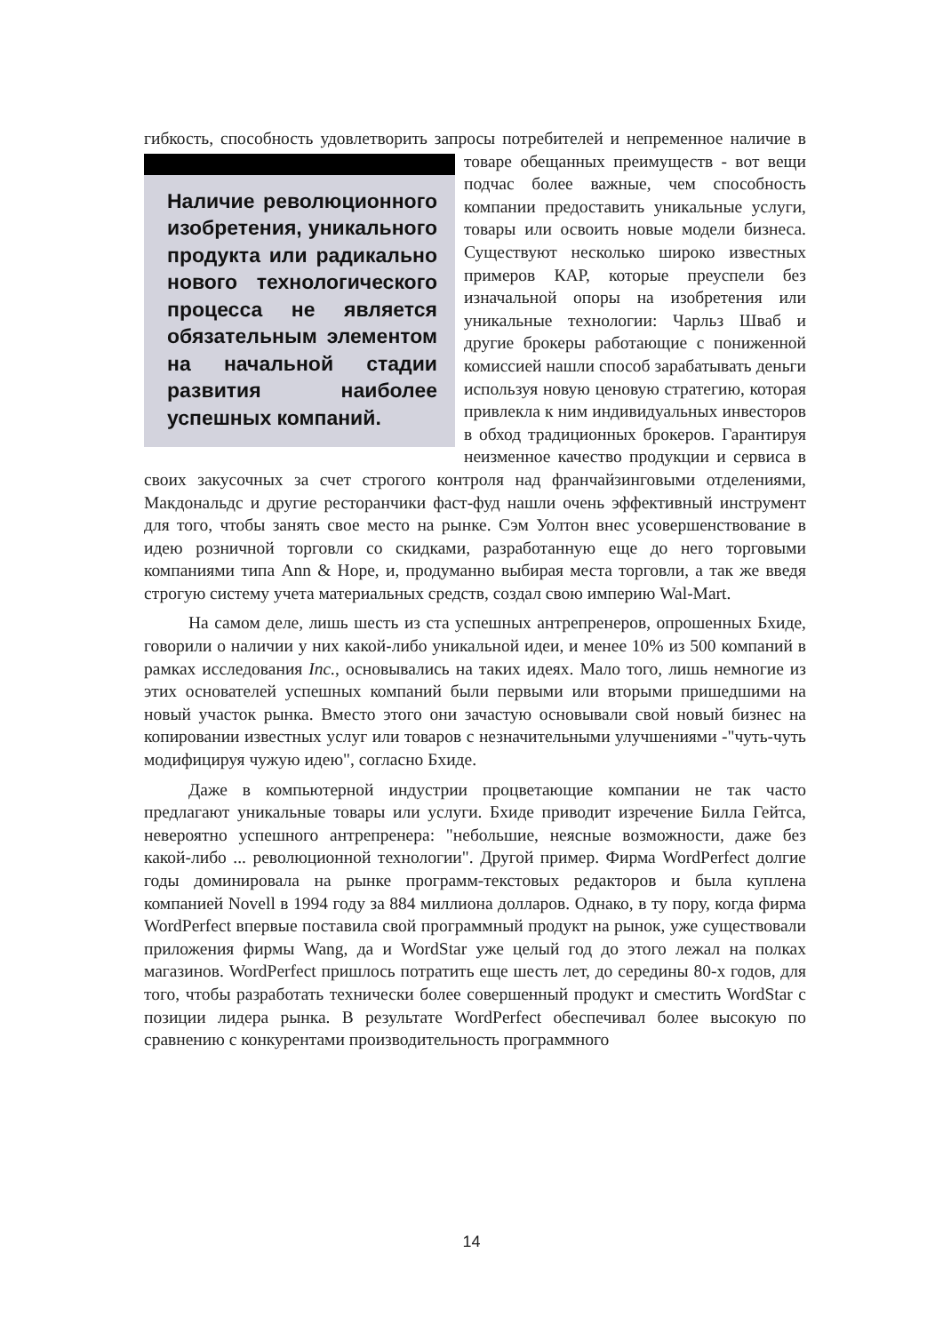гибкость, способность удовлетворить запросы потребителей и непременное Наличие революционного изобретения, уникального продукта или радикально нового технологического процесса не является обязательным элементом на начальной стадии развития наиболее успешных компаний. наличие в товаре обещанных преимуществ - вот вещи подчас более важные, чем способность компании предоставить уникальные услуги, товары или освоить новые модели бизнеса. Существуют несколько широко известных примеров КАР, которые преуспели без изначальной опоры на изобретения или уникальные технологии: Чарльз Шваб и другие брокеры работающие с пониженной комиссией нашли способ зарабатывать деньги используя новую ценовую стратегию, которая привлекла к ним индивидуальных инвесторов в обход традиционных брокеров. Гарантируя неизменное качество продукции и сервиса в своих закусочных за счет строгого контроля над франчайзинговыми отделениями, Макдональдс и другие ресторанчики фаст-фуд нашли очень эффективный инструмент для того, чтобы занять свое место на рынке. Сэм Уолтон внес усовершенствование в идею розничной торговли со скидками, разработанную еще до него торговыми компаниями типа Ann & Hope, и, продуманно выбирая места торговли, а так же введя строгую систему учета материальных средств, создал свою империю Wal-Mart.
На самом деле, лишь шесть из ста успешных антрепренеров, опрошенных Бхиде, говорили о наличии у них какой-либо уникальной идеи, и менее 10% из 500 компаний в рамках исследования Inc., основывались на таких идеях. Мало того, лишь немногие из этих основателей успешных компаний были первыми или вторыми пришедшими на новый участок рынка. Вместо этого они зачастую основывали свой новый бизнес на копировании известных услуг или товаров с незначительными улучшениями -"чуть-чуть модифицируя чужую идею", согласно Бхиде.
Даже в компьютерной индустрии процветающие компании не так часто предлагают уникальные товары или услуги. Бхиде приводит изречение Билла Гейтса, невероятно успешного антрепренера: "небольшие, неясные возможности, даже без какой-либо ... революционной технологии". Другой пример. Фирма WordPerfect долгие годы доминировала на рынке программ-текстовых редакторов и была куплена компанией Novell в 1994 году за 884 миллиона долларов. Однако, в ту пору, когда фирма WordPerfect впервые поставила свой программный продукт на рынок, уже существовали приложения фирмы Wang, да и WordStar уже целый год до этого лежал на полках магазинов. WordPerfect пришлось потратить еще шесть лет, до середины 80-х годов, для того, чтобы разработать технически более совершенный продукт и сместить WordStar с позиции лидера рынка. В результате WordPerfect обеспечивал более высокую по сравнению с конкурентами производительность программного
14